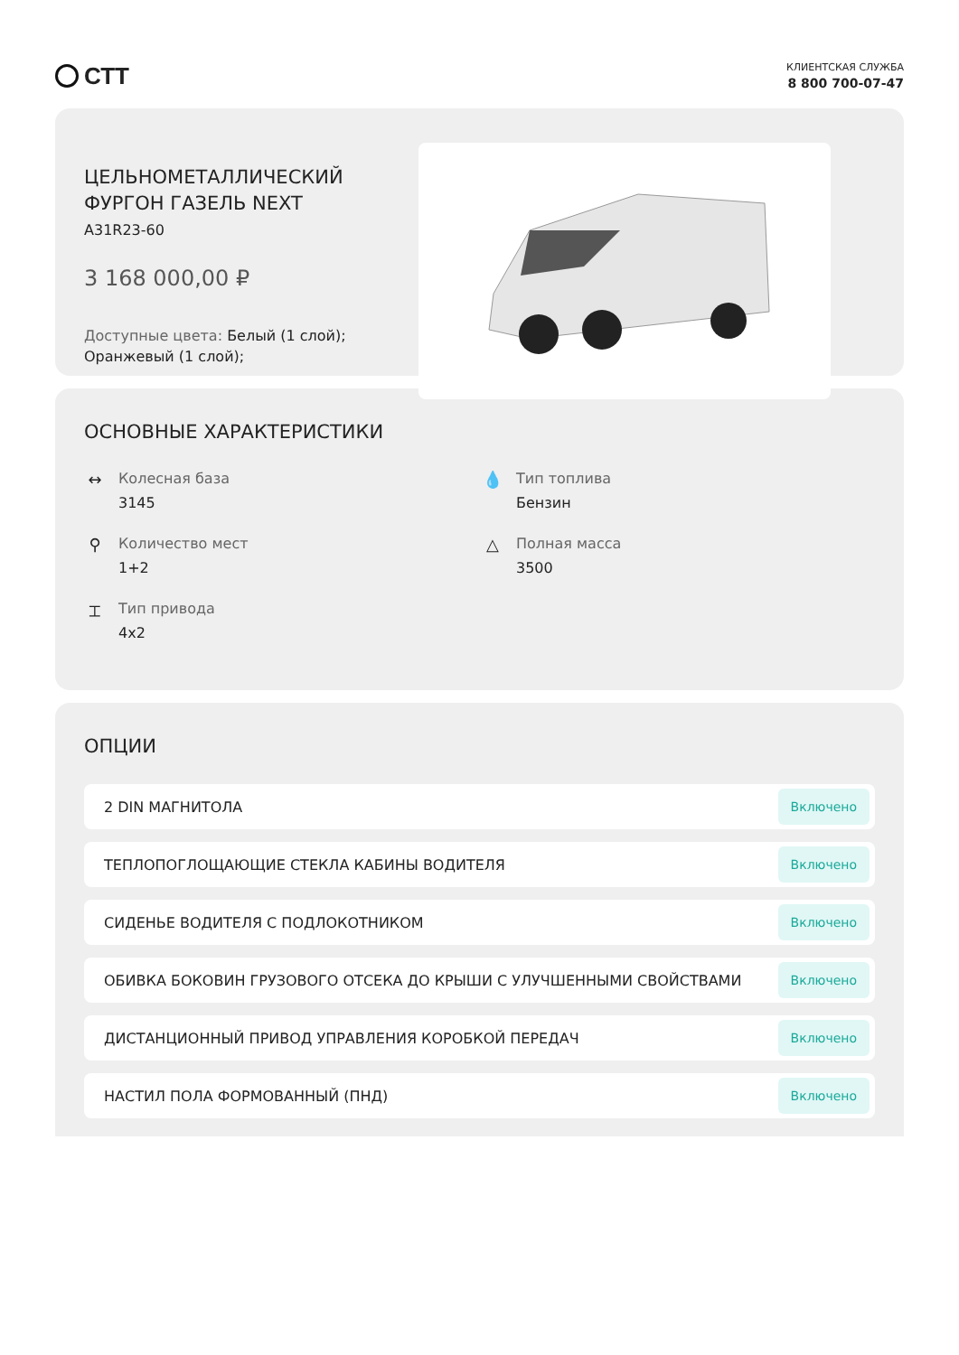СТТ
КЛИЕНТСКАЯ СЛУЖБА
8 800 700-07-47
ЦЕЛЬНОМЕТАЛЛИЧЕСКИЙ ФУРГОН ГАЗЕЛЬ NEXT
A31R23-60
3 168 000,00 ₽
Доступные цвета: Белый (1 слой); Оранжевый (1 слой);
ОСНОВНЫЕ ХАРАКТЕРИСТИКИ
↔ Колесная база
3145
💧 Тип топлива
Бензин
⚲ Количество мест
1+2
△ Полная масса
3500
⌶ Тип привода
4x2
ОПЦИИ
2 DIN МАГНИТОЛА Включено
ТЕПЛОПОГЛОЩАЮЩИЕ СТЕКЛА КАБИНЫ ВОДИТЕЛЯ Включено
СИДЕНЬЕ ВОДИТЕЛЯ С ПОДЛОКОТНИКОМ Включено
ОБИВКА БОКОВИН ГРУЗОВОГО ОТСЕКА ДО КРЫШИ С УЛУЧШЕННЫМИ СВОЙСТВАМИ Включено
ДИСТАНЦИОННЫЙ ПРИВОД УПРАВЛЕНИЯ КОРОБКОЙ ПЕРЕДАЧ Включено
НАСТИЛ ПОЛА ФОРМОВАННЫЙ (ПНД) Включено